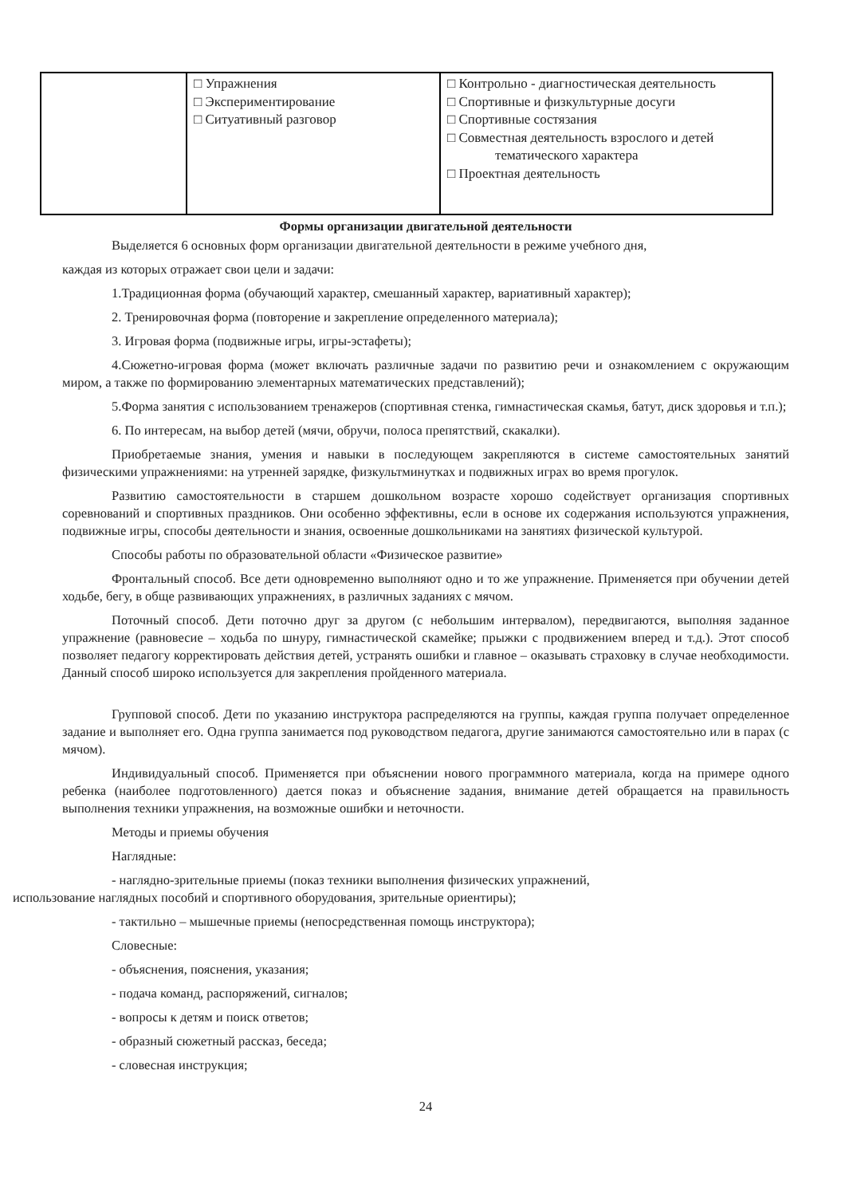| | □ Упражнения □ Экспериментирование □ Ситуативный разговор | □ Контрольно - диагностическая деятельность □ Спортивные и физкультурные досуги □ Спортивные состязания □ Совместная деятельность взрослого и детей тематического характера □ Проектная деятельность |
Формы организации двигательной деятельности
Выделяется 6 основных форм организации двигательной деятельности в режиме учебного дня,
каждая из которых отражает свои цели и задачи:
1.Традиционная форма (обучающий характер, смешанный характер, вариативный характер);
2. Тренировочная форма (повторение и закрепление определенного материала);
3. Игровая форма (подвижные игры, игры-эстафеты);
4.Сюжетно-игровая форма (может включать различные задачи по развитию речи и ознакомлением с окружающим миром, а также по формированию элементарных математических представлений);
5.Форма занятия с использованием тренажеров (спортивная стенка, гимнастическая скамья, батут, диск здоровья и т.п.);
6. По интересам, на выбор детей (мячи, обручи, полоса препятствий, скакалки).
Приобретаемые знания, умения и навыки в последующем закрепляются в системе самостоятельных занятий физическими упражнениями: на утренней зарядке, физкультминутках и подвижных играх во время прогулок.
Развитию самостоятельности в старшем дошкольном возрасте хорошо содействует организация спортивных соревнований и спортивных праздников. Они особенно эффективны, если в основе их содержания используются упражнения, подвижные игры, способы деятельности и знания, освоенные дошкольниками на занятиях физической культурой.
Способы работы по образовательной области «Физическое развитие»
Фронтальный способ. Все дети одновременно выполняют одно и то же упражнение. Применяется при обучении детей ходьбе, бегу, в обще развивающих упражнениях, в различных заданиях с мячом.
Поточный способ. Дети поточно друг за другом (с небольшим интервалом), передвигаются, выполняя заданное упражнение (равновесие – ходьба по шнуру, гимнастической скамейке; прыжки с продвижением вперед и т.д.). Этот способ позволяет педагогу корректировать действия детей, устранять ошибки и главное – оказывать страховку в случае необходимости. Данный способ широко используется для закрепления пройденного материала.
Групповой способ. Дети по указанию инструктора распределяются на группы, каждая группа получает определенное задание и выполняет его. Одна группа занимается под руководством педагога, другие занимаются самостоятельно или в парах (с мячом).
Индивидуальный способ. Применяется при объяснении нового программного материала, когда на примере одного ребенка (наиболее подготовленного) дается показ и объяснение задания, внимание детей обращается на правильность выполнения техники упражнения, на возможные ошибки и неточности.
Методы и приемы обучения
Наглядные:
- наглядно-зрительные приемы (показ техники выполнения физических упражнений,
использование наглядных пособий и спортивного оборудования, зрительные ориентиры);
- тактильно – мышечные приемы (непосредственная помощь инструктора);
Словесные:
- объяснения, пояснения, указания;
- подача команд, распоряжений, сигналов;
- вопросы к детям и поиск ответов;
- образный сюжетный рассказ, беседа;
- словесная инструкция;
24